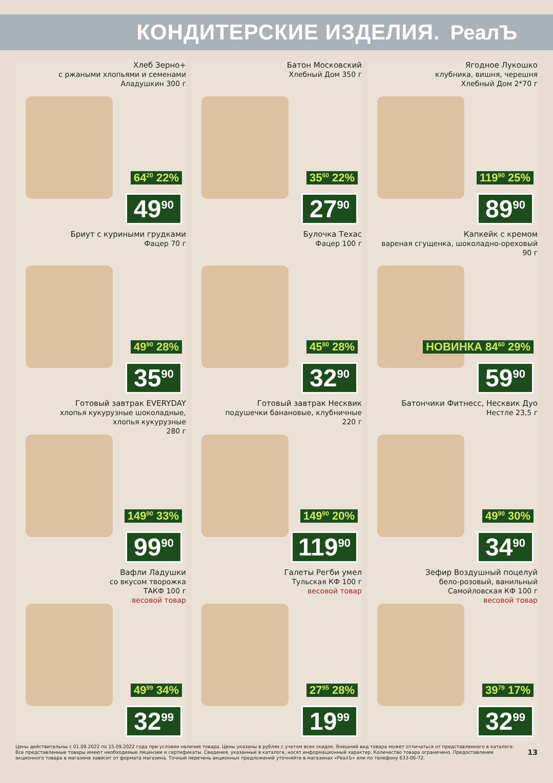КОНДИТЕРСКИЕ ИЗДЕЛИЯ. РеалЪ
Хлеб Зерно+
с ржаными хлопьями и семенами
Аладушкин 300 г
64<sup>20</sup> 22%
49<sup>90</sup>
Батон Московский
Хлебный Дом 350 г
35<sup>60</sup> 22%
27<sup>90</sup>
Ягодное Лукошко
клубника, вишня, черешня
Хлебный Дом 2*70 г
119<sup>90</sup> 25%
89<sup>90</sup>
Бриут с куриными грудками
Фацер 70 г
49<sup>90</sup> 28%
35<sup>90</sup>
Булочка Техас
Фацер 100 г
45<sup>80</sup> 28%
32<sup>90</sup>
Капкейк с кремом
вареная сгущенка, шоколадно-ореховый
90 г
НОВИНКА 84<sup>60</sup> 29%
59<sup>90</sup>
Готовый завтрак EVERYDAY
хлопья кукурузные шоколадные,
хлопья кукурузные
280 г
149<sup>90</sup> 33%
99<sup>90</sup>
Готовый завтрак Несквик
подушечки банановые, клубничные
220 г
149<sup>90</sup> 20%
119<sup>90</sup>
Батончики Фитнесс, Несквик Дуо
Нестле 23,5 г
49<sup>90</sup> 30%
34<sup>90</sup>
Вафли Ладушки
со вкусом творожка
ТАКФ 100 г
весовой товар
49<sup>99</sup> 34%
32<sup>99</sup>
Галеты Регби умел
Тульская КФ 100 г
весовой товар
27<sup>95</sup> 28%
19<sup>99</sup>
Зефир Воздушный поцелуй
бело-розовый, ванильный
Самойловская КФ 100 г
весовой товар
39<sup>79</sup> 17%
32<sup>99</sup>
Цены действительны с 01.09.2022 по 15.09.2022 года при условии наличия товара. Цены указаны в рублях с учетом всех скидок. Внешний вид товара может отличаться от представленного в каталоге. Все представленные товары имеют необходимые лицензии и сертификаты. Сведения, указанные в каталоге, носят информационный характер. Количество товара ограничено. Предоставление акционного товара в магазине зависит от формата магазина. Точный перечень акционных предложений уточняйте в магазинах «РеалЪ» или по телефону 633-06-72.
13